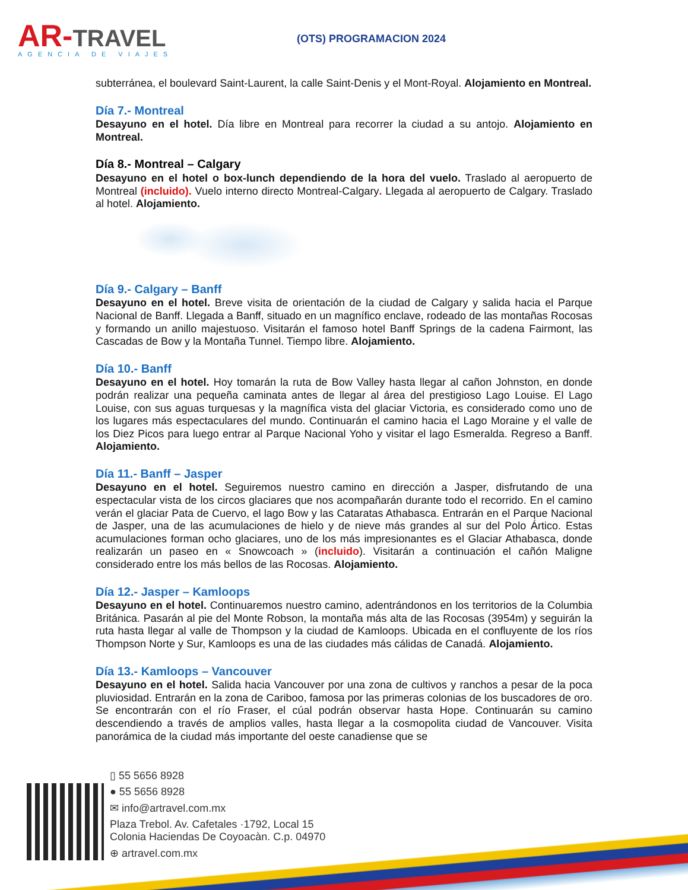AR-TRAVEL
AGENCIA DE VIAJES
(OTS) PROGRAMACION 2024
subterránea, el boulevard Saint-Laurent, la calle Saint-Denis y el Mont-Royal. Alojamiento en Montreal.
Día 7.- Montreal
Desayuno en el hotel. Día libre en Montreal para recorrer la ciudad a su antojo. Alojamiento en Montreal.
Día 8.- Montreal – Calgary
Desayuno en el hotel o box-lunch dependiendo de la hora del vuelo. Traslado al aeropuerto de Montreal (incluido). Vuelo interno directo Montreal-Calgary. Llegada al aeropuerto de Calgary. Traslado al hotel. Alojamiento.
Día 9.- Calgary – Banff
Desayuno en el hotel. Breve visita de orientación de la ciudad de Calgary y salida hacia el Parque Nacional de Banff. Llegada a Banff, situado en un magnífico enclave, rodeado de las montañas Rocosas y formando un anillo majestuoso. Visitarán el famoso hotel Banff Springs de la cadena Fairmont, las Cascadas de Bow y la Montaña Tunnel. Tiempo libre. Alojamiento.
Día 10.- Banff
Desayuno en el hotel. Hoy tomarán la ruta de Bow Valley hasta llegar al cañon Johnston, en donde podrán realizar una pequeña caminata antes de llegar al área del prestigioso Lago Louise. El Lago Louise, con sus aguas turquesas y la magnífica vista del glaciar Victoria, es considerado como uno de los lugares más espectaculares del mundo. Continuarán el camino hacia el Lago Moraine y el valle de los Diez Picos para luego entrar al Parque Nacional Yoho y visitar el lago Esmeralda. Regreso a Banff. Alojamiento.
Día 11.- Banff – Jasper
Desayuno en el hotel. Seguiremos nuestro camino en dirección a Jasper, disfrutando de una espectacular vista de los circos glaciares que nos acompañarán durante todo el recorrido. En el camino verán el glaciar Pata de Cuervo, el lago Bow y las Cataratas Athabasca. Entrarán en el Parque Nacional de Jasper, una de las acumulaciones de hielo y de nieve más grandes al sur del Polo Ártico. Estas acumulaciones forman ocho glaciares, uno de los más impresionantes es el Glaciar Athabasca, donde realizarán un paseo en « Snowcoach » (incluido). Visitarán a continuación el cañón Maligne considerado entre los más bellos de las Rocosas. Alojamiento.
Día 12.- Jasper – Kamloops
Desayuno en el hotel. Continuaremos nuestro camino, adentrándonos en los territorios de la Columbia Británica. Pasarán al pie del Monte Robson, la montaña más alta de las Rocosas (3954m) y seguirán la ruta hasta llegar al valle de Thompson y la ciudad de Kamloops. Ubicada en el confluyente de los ríos Thompson Norte y Sur, Kamloops es una de las ciudades más cálidas de Canadá. Alojamiento.
Día 13.- Kamloops – Vancouver
Desayuno en el hotel. Salida hacia Vancouver por una zona de cultivos y ranchos a pesar de la poca pluviosidad. Entrarán en la zona de Cariboo, famosa por las primeras colonias de los buscadores de oro. Se encontrarán con el río Fraser, el cúal podrán observar hasta Hope. Continuarán su camino descendiendo a través de amplios valles, hasta llegar a la cosmopolita ciudad de Vancouver. Visita panorámica de la ciudad más importante del oeste canadiense que se
▯ 55 5656 8928
● 55 5656 8928
✉ info@artravel.com.mx
Plaza Trebol. Av. Cafetales ·1792, Local 15
Colonia Haciendas De Coyoacàn. C.p. 04970
⊕ artravel.com.mx